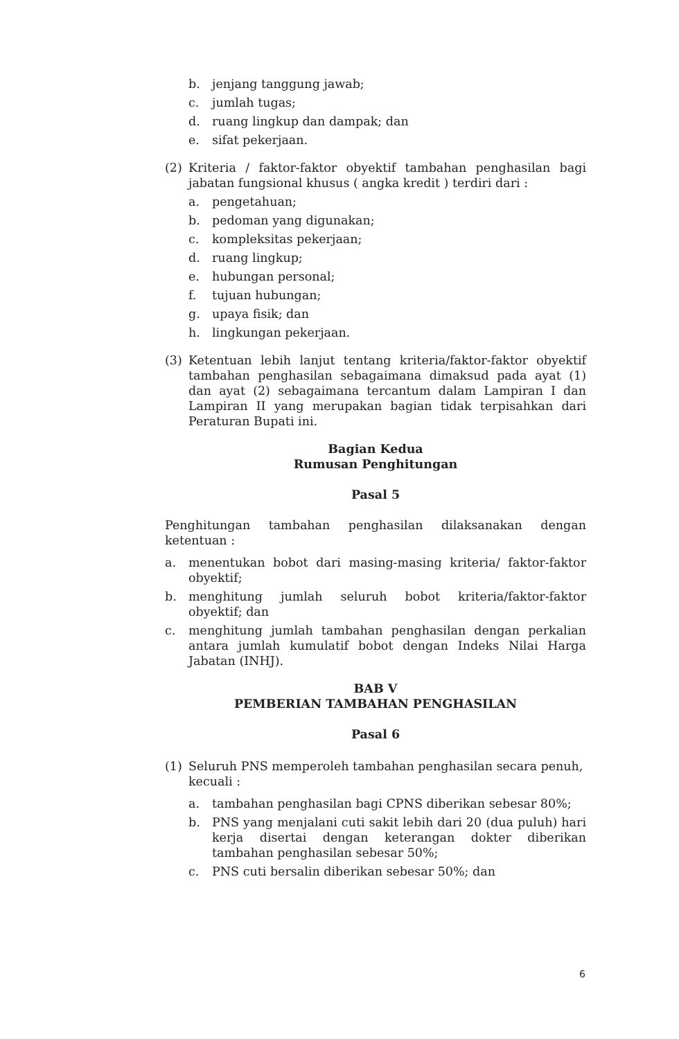b. jenjang tanggung jawab;
c. jumlah tugas;
d. ruang lingkup dan dampak; dan
e. sifat pekerjaan.
(2) Kriteria / faktor-faktor obyektif tambahan penghasilan bagi jabatan fungsional khusus ( angka kredit ) terdiri dari :
a. pengetahuan;
b. pedoman yang digunakan;
c. kompleksitas pekerjaan;
d. ruang lingkup;
e. hubungan personal;
f. tujuan hubungan;
g. upaya fisik; dan
h. lingkungan pekerjaan.
(3) Ketentuan lebih lanjut tentang kriteria/faktor-faktor obyektif tambahan penghasilan sebagaimana dimaksud pada ayat (1) dan ayat (2) sebagaimana tercantum dalam Lampiran I dan Lampiran II yang merupakan bagian tidak terpisahkan dari Peraturan Bupati ini.
Bagian Kedua
Rumusan Penghitungan
Pasal 5
Penghitungan tambahan penghasilan dilaksanakan dengan ketentuan :
a. menentukan bobot dari masing-masing kriteria/ faktor-faktor obyektif;
b. menghitung jumlah seluruh bobot kriteria/faktor-faktor obyektif; dan
c. menghitung jumlah tambahan penghasilan dengan perkalian antara jumlah kumulatif bobot dengan Indeks Nilai Harga Jabatan (INHJ).
BAB V
PEMBERIAN TAMBAHAN PENGHASILAN
Pasal 6
(1) Seluruh PNS memperoleh tambahan penghasilan secara penuh, kecuali :
a. tambahan penghasilan bagi CPNS diberikan sebesar 80%;
b. PNS yang menjalani cuti sakit lebih dari 20 (dua puluh) hari kerja disertai dengan keterangan dokter diberikan tambahan penghasilan sebesar 50%;
c. PNS cuti bersalin diberikan sebesar 50%; dan
6